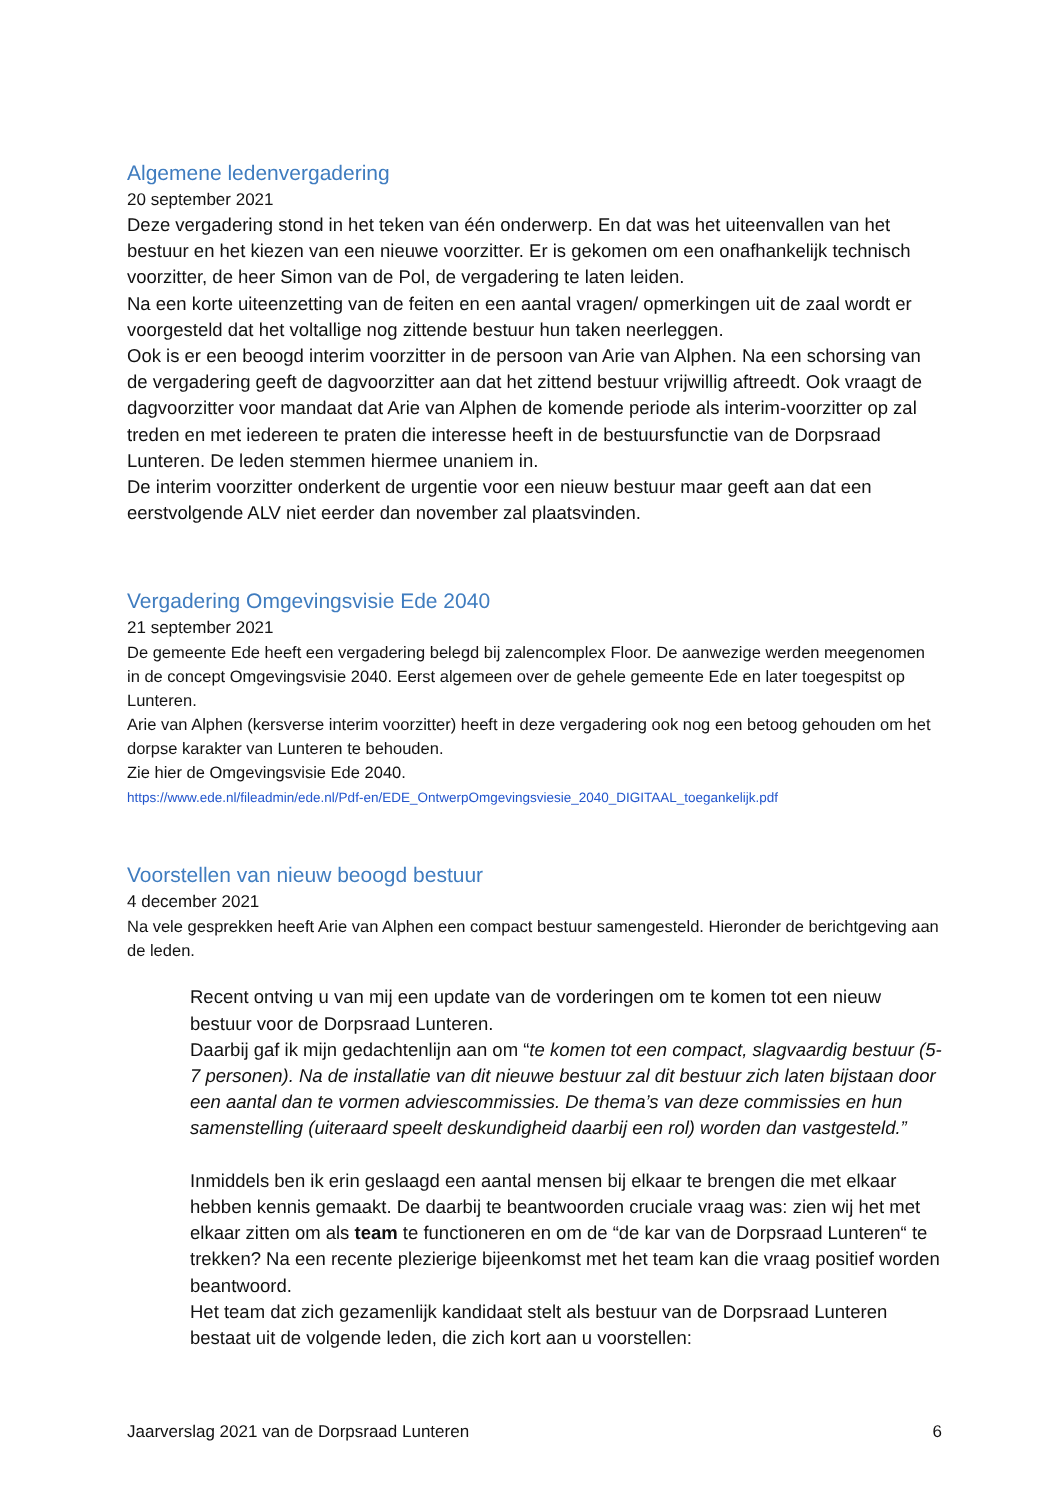Algemene ledenvergadering
20 september 2021
Deze vergadering stond in het teken van één onderwerp. En dat was het uiteenvallen van het bestuur en het kiezen van een nieuwe voorzitter. Er is gekomen om een onafhankelijk technisch voorzitter, de heer Simon van de Pol, de vergadering te laten leiden.
Na een korte uiteenzetting van de feiten en een aantal vragen/ opmerkingen uit de zaal wordt er voorgesteld dat het voltallige nog zittende bestuur hun taken neerleggen.
Ook is er een beoogd interim voorzitter in de persoon van Arie van Alphen. Na een schorsing van de vergadering geeft de dagvoorzitter aan dat het zittend bestuur vrijwillig aftreedt. Ook vraagt de dagvoorzitter voor mandaat dat Arie van Alphen de komende periode als interim-voorzitter op zal treden en met iedereen te praten die interesse heeft in de bestuursfunctie van de Dorpsraad Lunteren. De leden stemmen hiermee unaniem in.
De interim voorzitter onderkent de urgentie voor een nieuw bestuur maar geeft aan dat een eerstvolgende ALV niet eerder dan november zal plaatsvinden.
Vergadering Omgevingsvisie Ede 2040
21 september 2021
De gemeente Ede heeft een vergadering belegd bij zalencomplex Floor. De aanwezige werden meegenomen in de concept Omgevingsvisie 2040. Eerst algemeen over de gehele gemeente Ede en later toegespitst op Lunteren.
Arie van Alphen (kersverse interim voorzitter) heeft in deze vergadering ook nog een betoog gehouden om het dorpse karakter van Lunteren te behouden.
Zie hier de Omgevingsvisie Ede 2040.
https://www.ede.nl/fileadmin/ede.nl/Pdf-en/EDE_OntwerpOmgevingsviesie_2040_DIGITAAL_toegankelijk.pdf
Voorstellen van nieuw beoogd bestuur
4 december 2021
Na vele gesprekken heeft Arie van Alphen een compact bestuur samengesteld. Hieronder de berichtgeving aan de leden.
Recent ontving u van mij een update van de vorderingen om te komen tot een nieuw bestuur voor de Dorpsraad Lunteren.
Daarbij gaf ik mijn gedachtenlijn aan om “te komen tot een compact, slagvaardig bestuur (5-7 personen). Na de installatie van dit nieuwe bestuur zal dit bestuur zich laten bijstaan door een aantal dan te vormen adviescommissies. De thema’s van deze commissies en hun samenstelling (uiteraard speelt deskundigheid daarbij een rol) worden dan vastgesteld.”
Inmiddels ben ik erin geslaagd een aantal mensen bij elkaar te brengen die met elkaar hebben kennis gemaakt. De daarbij te beantwoorden cruciale vraag was: zien wij het met elkaar zitten om als team te functioneren en om de “de kar van de Dorpsraad Lunteren“ te trekken? Na een recente plezierige bijeenkomst met het team kan die vraag positief worden beantwoord.
Het team dat zich gezamenlijk kandidaat stelt als bestuur van de Dorpsraad Lunteren bestaat uit de volgende leden, die zich kort aan u voorstellen:
Jaarverslag 2021 van de Dorpsraad Lunteren 6